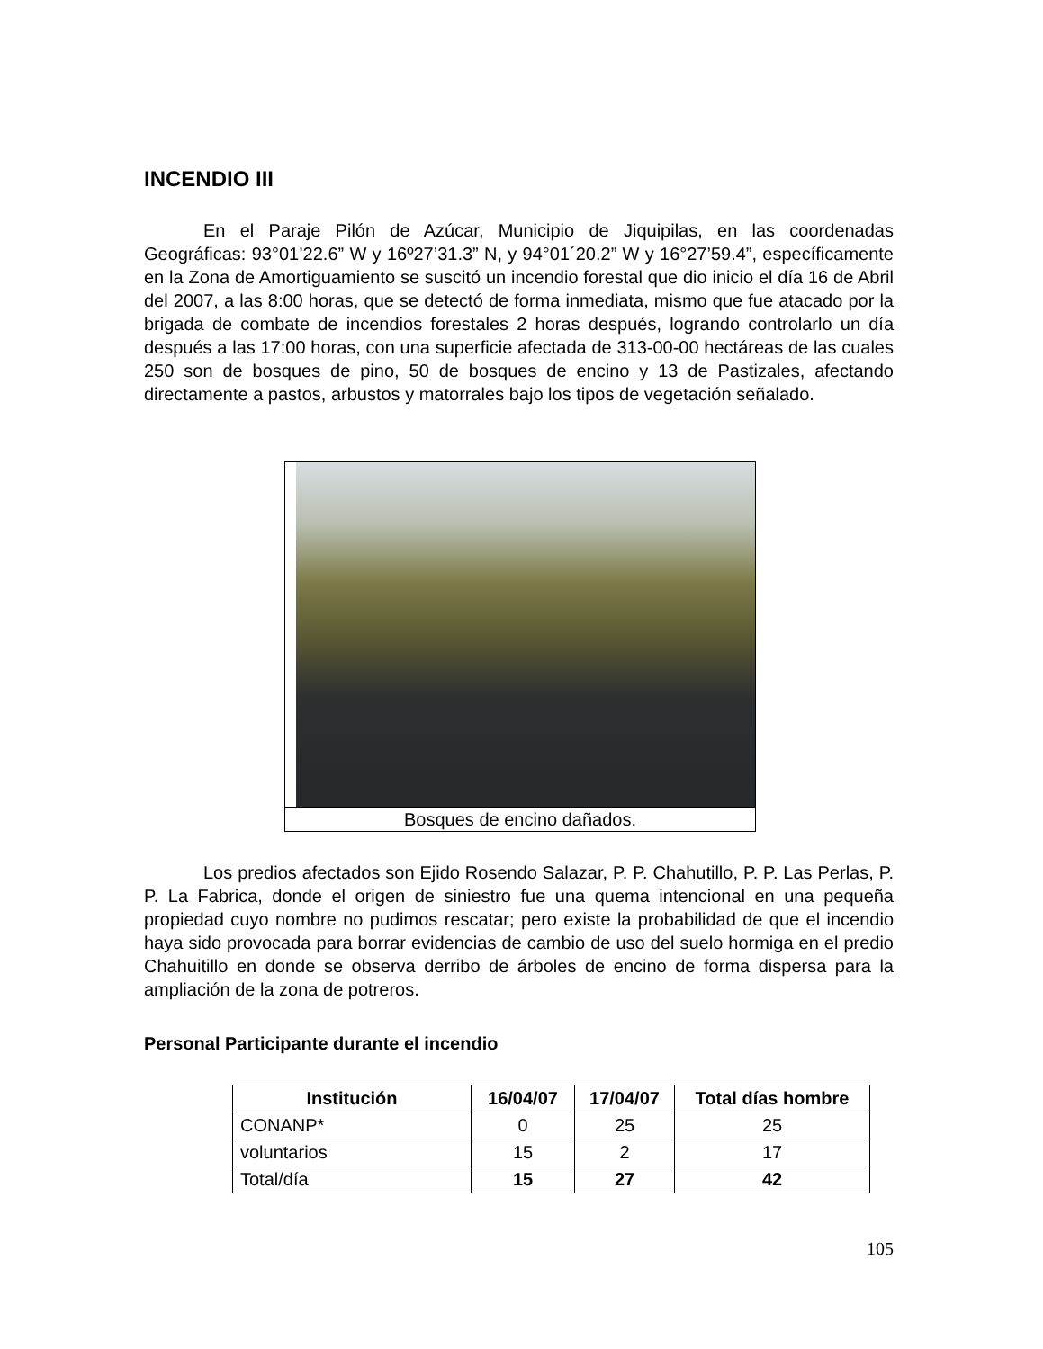INCENDIO III
En el Paraje Pilón de Azúcar, Municipio de Jiquipilas, en las coordenadas Geográficas: 93°01’22.6” W y 16º27’31.3” N, y 94°01´20.2” W y 16°27’59.4”, específicamente en la Zona de Amortiguamiento se suscitó un incendio forestal que dio inicio el día 16 de Abril del 2007, a las 8:00 horas, que se detectó de forma inmediata, mismo que fue atacado por la brigada de combate de incendios forestales 2 horas después, logrando controlarlo un día después a las 17:00 horas, con una superficie afectada de 313-00-00 hectáreas de las cuales 250 son de bosques de pino, 50 de bosques de encino y 13 de Pastizales, afectando directamente a pastos, arbustos y matorrales bajo los tipos de vegetación señalado.
Bosques de encino dañados.
Los predios afectados son Ejido Rosendo Salazar, P. P. Chahutillo, P. P. Las Perlas, P. P. La Fabrica, donde el origen de siniestro fue una quema intencional en una pequeña propiedad cuyo nombre no pudimos rescatar; pero existe la probabilidad de que el incendio haya sido provocada para borrar evidencias de cambio de uso del suelo hormiga en el predio Chahuitillo en donde se observa derribo de árboles de encino de forma dispersa para la ampliación de la zona de potreros.
Personal Participante durante el incendio
| Institución | 16/04/07 | 17/04/07 | Total días hombre |
| --- | --- | --- | --- |
| CONANP* | 0 | 25 | 25 |
| voluntarios | 15 | 2 | 17 |
| Total/día | 15 | 27 | 42 |
105